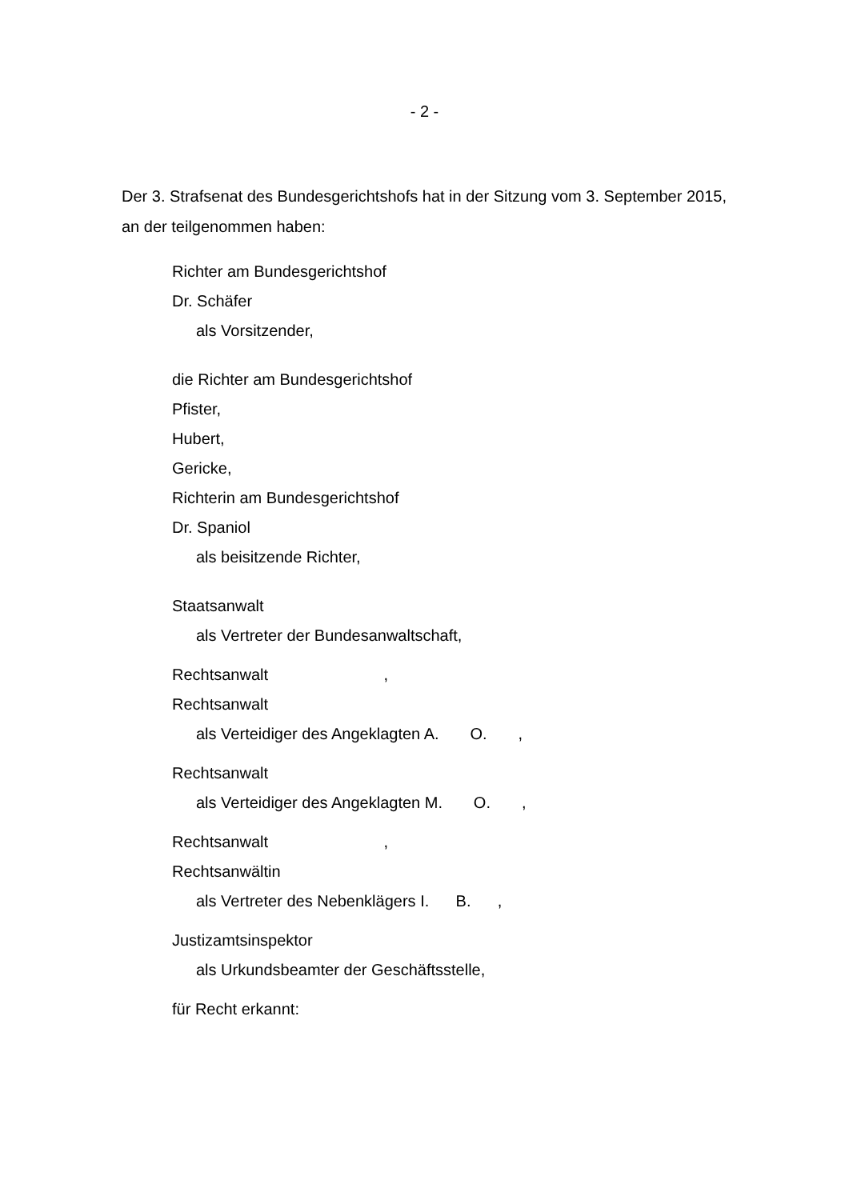- 2 -
Der 3. Strafsenat des Bundesgerichtshofs hat in der Sitzung vom 3. September 2015, an der teilgenommen haben:
Richter am Bundesgerichtshof
Dr. Schäfer
als Vorsitzender,
die Richter am Bundesgerichtshof
Pfister,
Hubert,
Gericke,
Richterin am Bundesgerichtshof
Dr. Spaniol
als beisitzende Richter,
Staatsanwalt
als Vertreter der Bundesanwaltschaft,
Rechtsanwalt ,
Rechtsanwalt
als Verteidiger des Angeklagten A. O. ,
Rechtsanwalt
als Verteidiger des Angeklagten M. O. ,
Rechtsanwalt ,
Rechtsanwältin
als Vertreter des Nebenklägers I. B. ,
Justizamtsinspektor
als Urkundsbeamter der Geschäftsstelle,
für Recht erkannt: